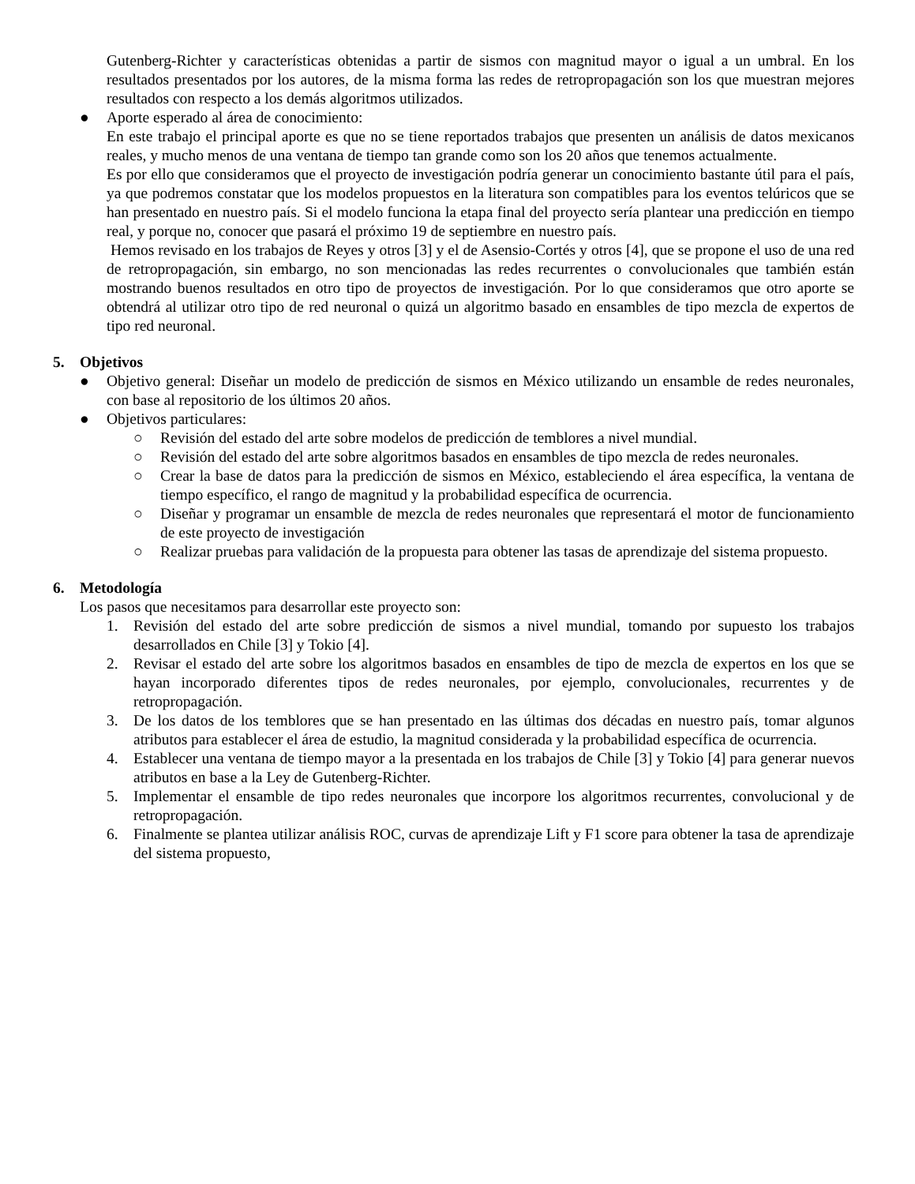Gutenberg-Richter y características obtenidas a partir de sismos con magnitud mayor o igual a un umbral. En los resultados presentados por los autores, de la misma forma las redes de retropropagación son los que muestran mejores resultados con respecto a los demás algoritmos utilizados.
● Aporte esperado al área de conocimiento:
En este trabajo el principal aporte es que no se tiene reportados trabajos que presenten un análisis de datos mexicanos reales, y mucho menos de una ventana de tiempo tan grande como son los 20 años que tenemos actualmente.
Es por ello que consideramos que el proyecto de investigación podría generar un conocimiento bastante útil para el país, ya que podremos constatar que los modelos propuestos en la literatura son compatibles para los eventos telúricos que se han presentado en nuestro país. Si el modelo funciona la etapa final del proyecto sería plantear una predicción en tiempo real, y porque no, conocer que pasará el próximo 19 de septiembre en nuestro país.
Hemos revisado en los trabajos de Reyes y otros [3] y el de Asensio-Cortés y otros [4], que se propone el uso de una red de retropropagación, sin embargo, no son mencionadas las redes recurrentes o convolucionales que también están mostrando buenos resultados en otro tipo de proyectos de investigación. Por lo que consideramos que otro aporte se obtendrá al utilizar otro tipo de red neuronal o quizá un algoritmo basado en ensambles de tipo mezcla de expertos de tipo red neuronal.
5. Objetivos
● Objetivo general: Diseñar un modelo de predicción de sismos en México utilizando un ensamble de redes neuronales, con base al repositorio de los últimos 20 años.
● Objetivos particulares:
○ Revisión del estado del arte sobre modelos de predicción de temblores a nivel mundial.
○ Revisión del estado del arte sobre algoritmos basados en ensambles de tipo mezcla de redes neuronales.
○ Crear la base de datos para la predicción de sismos en México, estableciendo el área específica, la ventana de tiempo específico, el rango de magnitud y la probabilidad específica de ocurrencia.
○ Diseñar y programar un ensamble de mezcla de redes neuronales que representará el motor de funcionamiento de este proyecto de investigación
○ Realizar pruebas para validación de la propuesta para obtener las tasas de aprendizaje del sistema propuesto.
6. Metodología
Los pasos que necesitamos para desarrollar este proyecto son:
1. Revisión del estado del arte sobre predicción de sismos a nivel mundial, tomando por supuesto los trabajos desarrollados en Chile [3] y Tokio [4].
2. Revisar el estado del arte sobre los algoritmos basados en ensambles de tipo de mezcla de expertos en los que se hayan incorporado diferentes tipos de redes neuronales, por ejemplo, convolucionales, recurrentes y de retropropagación.
3. De los datos de los temblores que se han presentado en las últimas dos décadas en nuestro país, tomar algunos atributos para establecer el área de estudio, la magnitud considerada y la probabilidad específica de ocurrencia.
4. Establecer una ventana de tiempo mayor a la presentada en los trabajos de Chile [3] y Tokio [4] para generar nuevos atributos en base a la Ley de Gutenberg-Richter.
5. Implementar el ensamble de tipo redes neuronales que incorpore los algoritmos recurrentes, convolucional y de retropropagación.
6. Finalmente se plantea utilizar análisis ROC, curvas de aprendizaje Lift y F1 score para obtener la tasa de aprendizaje del sistema propuesto,